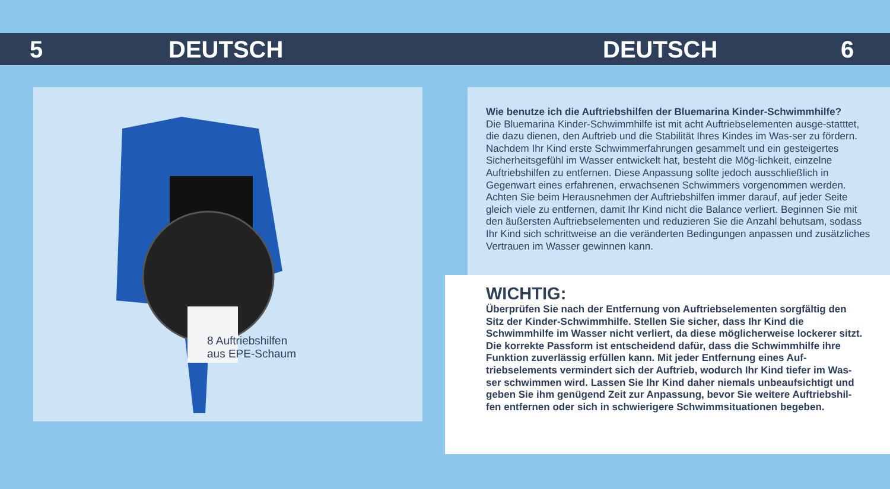5 DEUTSCH DEUTSCH 6
8 Auftriebshilfen
aus EPE-Schaum
Wie benutze ich die Auftriebshilfen der Bluemarina Kinder-Schwimmhilfe?
Die Bluemarina Kinder-Schwimmhilfe ist mit acht Auftriebselementen ausge-statttet, die dazu dienen, den Auftrieb und die Stabilität Ihres Kindes im Was-ser zu fördern. Nachdem Ihr Kind erste Schwimmerfahrungen gesammelt und ein gesteigertes Sicherheitsgefühl im Wasser entwickelt hat, besteht die Mög-lichkeit, einzelne Auftriebshilfen zu entfernen. Diese Anpassung sollte jedoch ausschließlich in Gegenwart eines erfahrenen, erwachsenen Schwimmers vorgenommen werden. Achten Sie beim Herausnehmen der Auftriebshilfen immer darauf, auf jeder Seite gleich viele zu entfernen, damit Ihr Kind nicht die Balance verliert. Beginnen Sie mit den äußersten Auftriebselementen und reduzieren Sie die Anzahl behutsam, sodass Ihr Kind sich schrittweise an die veränderten Bedingungen anpassen und zusätzliches Vertrauen im Wasser gewinnen kann.
WICHTIG:
Überprüfen Sie nach der Entfernung von Auftriebselementen sorgfältig den Sitz der Kinder-Schwimmhilfe. Stellen Sie sicher, dass Ihr Kind die Schwimmhilfe im Wasser nicht verliert, da diese möglicherweise lockerer sitzt. Die korrekte Passform ist entscheidend dafür, dass die Schwimmhilfe ihre Funktion zuverlässig erfüllen kann. Mit jeder Entfernung eines Auf-triebselements vermindert sich der Auftrieb, wodurch Ihr Kind tiefer im Was-ser schwimmen wird. Lassen Sie Ihr Kind daher niemals unbeaufsichtigt und geben Sie ihm genügend Zeit zur Anpassung, bevor Sie weitere Auftriebshil-fen entfernen oder sich in schwierigere Schwimmsituationen begeben.